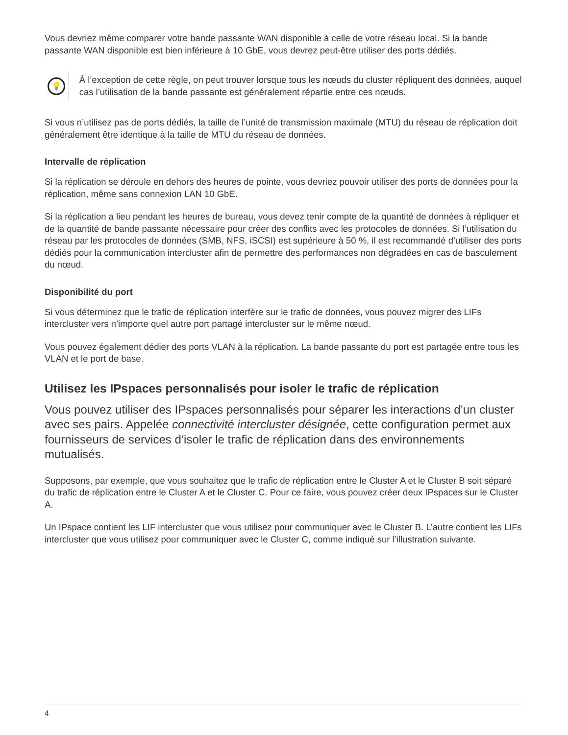Vous devriez même comparer votre bande passante WAN disponible à celle de votre réseau local. Si la bande passante WAN disponible est bien inférieure à 10 GbE, vous devrez peut-être utiliser des ports dédiés.
💡
À l’exception de cette règle, on peut trouver lorsque tous les nœuds du cluster répliquent des données, auquel cas l’utilisation de la bande passante est généralement répartie entre ces nœuds.
Si vous n’utilisez pas de ports dédiés, la taille de l’unité de transmission maximale (MTU) du réseau de réplication doit généralement être identique à la taille de MTU du réseau de données.
Intervalle de réplication
Si la réplication se déroule en dehors des heures de pointe, vous devriez pouvoir utiliser des ports de données pour la réplication, même sans connexion LAN 10 GbE.
Si la réplication a lieu pendant les heures de bureau, vous devez tenir compte de la quantité de données à répliquer et de la quantité de bande passante nécessaire pour créer des conflits avec les protocoles de données. Si l’utilisation du réseau par les protocoles de données (SMB, NFS, iSCSI) est supérieure à 50 %, il est recommandé d’utiliser des ports dédiés pour la communication intercluster afin de permettre des performances non dégradées en cas de basculement du nœud.
Disponibilité du port
Si vous déterminez que le trafic de réplication interfère sur le trafic de données, vous pouvez migrer des LIFs intercluster vers n’importe quel autre port partagé intercluster sur le même nœud.
Vous pouvez également dédier des ports VLAN à la réplication. La bande passante du port est partagée entre tous les VLAN et le port de base.
Utilisez les IPspaces personnalisés pour isoler le trafic de réplication
Vous pouvez utiliser des IPspaces personnalisés pour séparer les interactions d’un cluster avec ses pairs. Appelée connectivité intercluster désignée, cette configuration permet aux fournisseurs de services d’isoler le trafic de réplication dans des environnements mutualisés.
Supposons, par exemple, que vous souhaitez que le trafic de réplication entre le Cluster A et le Cluster B soit séparé du trafic de réplication entre le Cluster A et le Cluster C. Pour ce faire, vous pouvez créer deux IPspaces sur le Cluster A.
Un IPspace contient les LIF intercluster que vous utilisez pour communiquer avec le Cluster B. L’autre contient les LIFs intercluster que vous utilisez pour communiquer avec le Cluster C, comme indiqué sur l’illustration suivante.
4